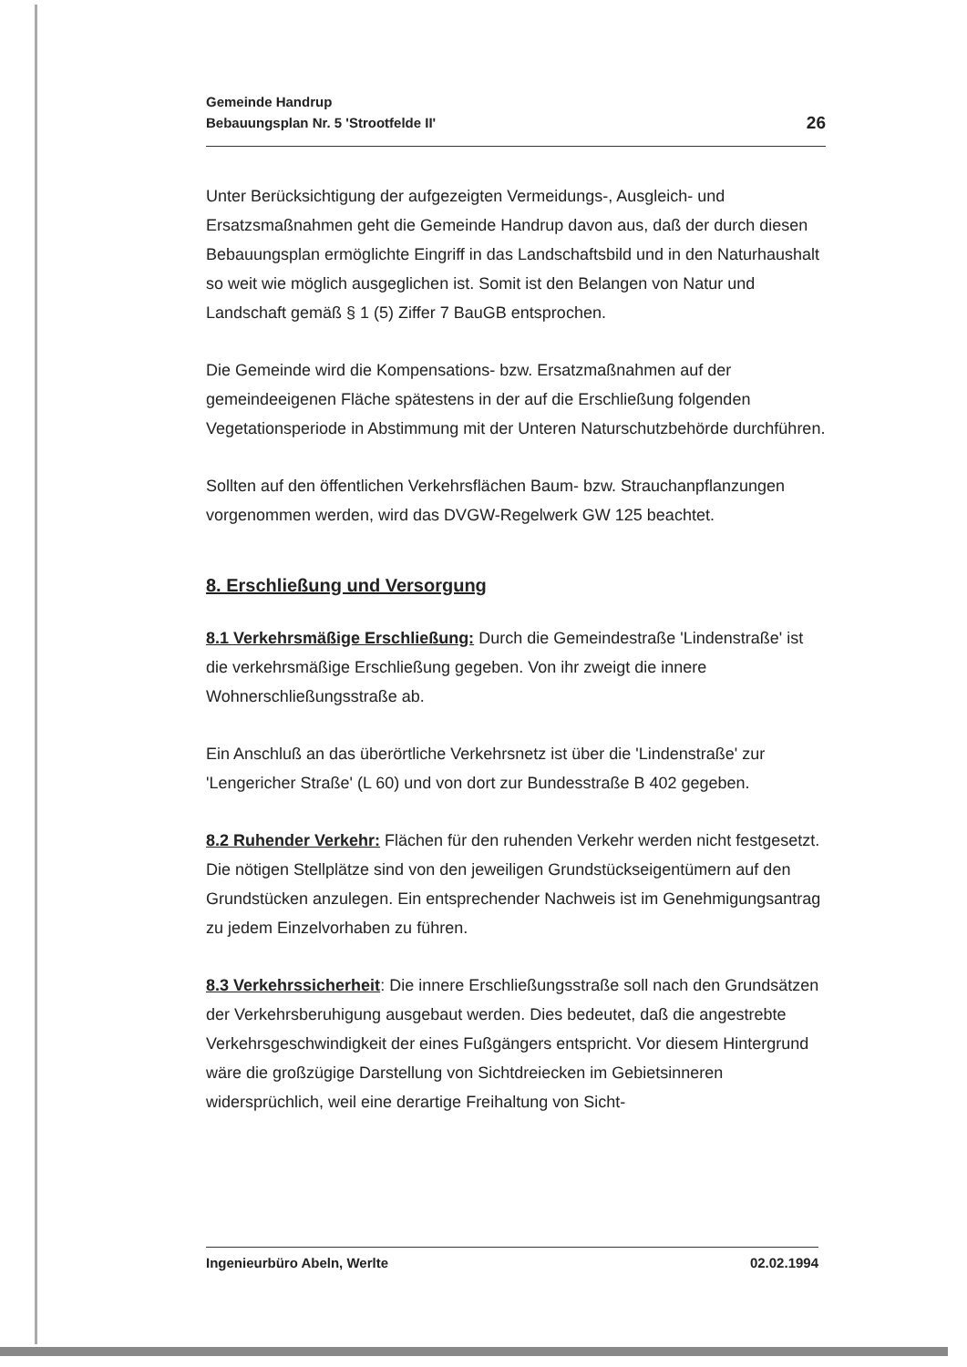Gemeinde Handrup
Bebauungsplan Nr. 5 'Strootfelde II'
26
Unter Berücksichtigung der aufgezeigten Vermeidungs-, Ausgleich- und Ersatzsmaßnahmen geht die Gemeinde Handrup davon aus, daß der durch diesen Bebauungsplan ermöglichte Eingriff in das Landschaftsbild und in den Naturhaushalt so weit wie möglich ausgeglichen ist. Somit ist den Belangen von Natur und Landschaft gemäß § 1 (5) Ziffer 7 BauGB entsprochen.
Die Gemeinde wird die Kompensations- bzw. Ersatzmaßnahmen auf der gemeindeeigenen Fläche spätestens in der auf die Erschließung folgenden Vegetationsperiode in Abstimmung mit der Unteren Naturschutzbehörde durchführen.
Sollten auf den öffentlichen Verkehrsflächen Baum- bzw. Strauchanpflanzungen vorgenommen werden, wird das DVGW-Regelwerk GW 125 beachtet.
8. Erschließung und Versorgung
8.1 Verkehrsmäßige Erschließung: Durch die Gemeindestraße 'Lindenstraße' ist die verkehrsmäßige Erschließung gegeben. Von ihr zweigt die innere Wohnerschließungsstraße ab.
Ein Anschluß an das überörtliche Verkehrsnetz ist über die 'Lindenstraße' zur 'Lengericher Straße' (L 60) und von dort zur Bundesstraße B 402 gegeben.
8.2 Ruhender Verkehr: Flächen für den ruhenden Verkehr werden nicht festgesetzt. Die nötigen Stellplätze sind von den jeweiligen Grundstückseigentümern auf den Grundstücken anzulegen. Ein entsprechender Nachweis ist im Genehmigungsantrag zu jedem Einzelvorhaben zu führen.
8.3 Verkehrssicherheit: Die innere Erschließungsstraße soll nach den Grundsätzen der Verkehrsberuhigung ausgebaut werden. Dies bedeutet, daß die angestrebte Verkehrsgeschwindigkeit der eines Fußgängers entspricht. Vor diesem Hintergrund wäre die großzügige Darstellung von Sichtdreiecken im Gebietsinneren widersprüchlich, weil eine derartige Freihaltung von Sicht-
Ingenieurbüro Abeln, Werlte 02.02.1994